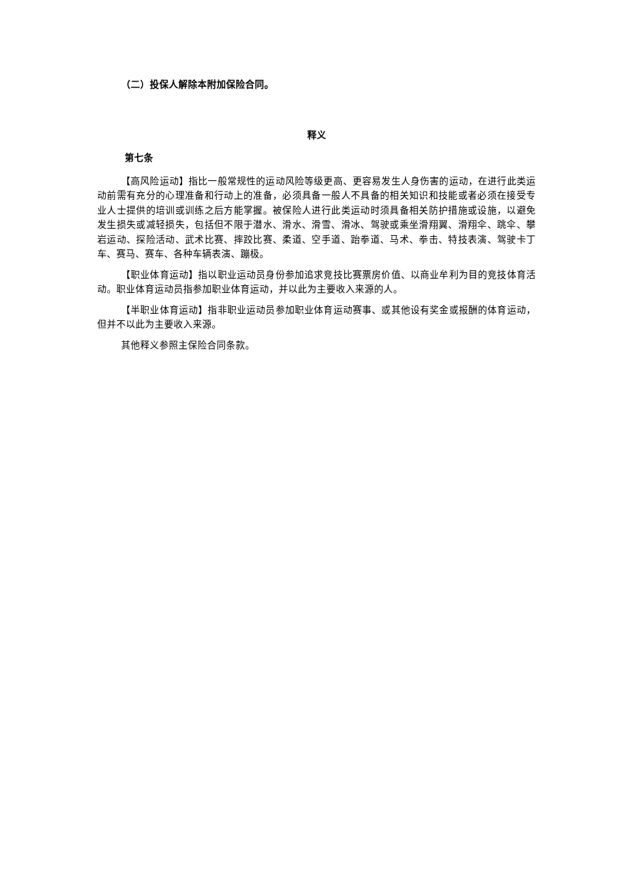（二）投保人解除本附加保险合同。
释义
第七条
【高风险运动】指比一般常规性的运动风险等级更高、更容易发生人身伤害的运动，在进行此类运动前需有充分的心理准备和行动上的准备，必须具备一般人不具备的相关知识和技能或者必须在接受专业人士提供的培训或训练之后方能掌握。被保险人进行此类运动时须具备相关防护措施或设施，以避免发生损失或减轻损失，包括但不限于潜水、滑水、滑雪、滑冰、驾驶或乘坐滑翔翼、滑翔伞、跳伞、攀岩运动、探险活动、武术比赛、摔跤比赛、柔道、空手道、跆拳道、马术、拳击、特技表演、驾驶卡丁车、赛马、赛车、各种车辆表演、蹦极。
【职业体育运动】指以职业运动员身份参加追求竞技比赛票房价值、以商业牟利为目的竞技体育活动。职业体育运动员指参加职业体育运动，并以此为主要收入来源的人。
【半职业体育运动】指非职业运动员参加职业体育运动赛事、或其他设有奖金或报酬的体育运动，但并不以此为主要收入来源。
其他释义参照主保险合同条款。